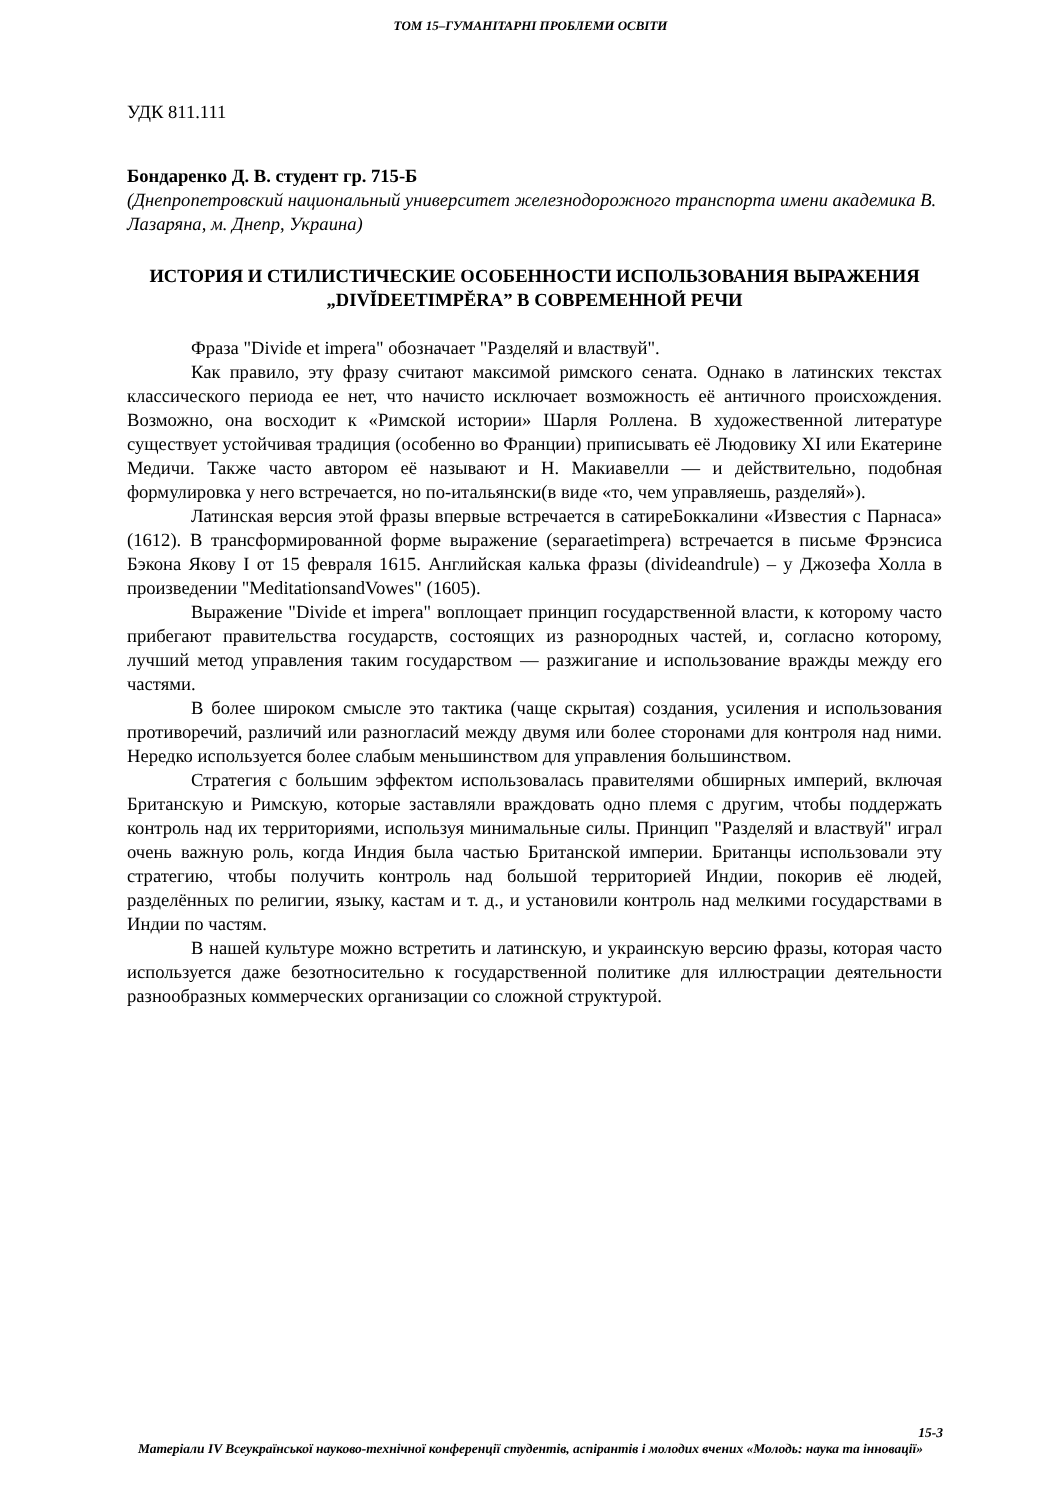ТОМ 15–ГУМАНІТАРНІ ПРОБЛЕМИ ОСВІТИ
УДК 811.111
Бондаренко Д. В. студент гр. 715-Б
(Днепропетровский национальный университет железнодорожного транспорта имени академика В. Лазаряна, м. Днепр, Украина)
ИСТОРИЯ И СТИЛИСТИЧЕСКИЕ ОСОБЕННОСТИ ИСПОЛЬЗОВАНИЯ ВЫРАЖЕНИЯ „DIVĬDEETIMPĔRA” В СОВРЕМЕННОЙ РЕЧИ
Фраза "Divide et impera" обозначает "Разделяй и властвуй".
Как правило, эту фразу считают максимой римского сената. Однако в латинских текстах классического периода ее нет, что начисто исключает возможность её античного происхождения. Возможно, она восходит к «Римской истории» Шарля Роллена. В художественной литературе существует устойчивая традиция (особенно во Франции) приписывать её Людовику XI или Екатерине Медичи. Также часто автором её называют и Н. Макиавелли — и действительно, подобная формулировка у него встречается, но по-итальянски(в виде «то, чем управляешь, разделяй»).
Латинская версия этой фразы впервые встречается в сатиреБоккалини «Известия с Парнаса» (1612). В трансформированной форме выражение (separaetimpera) встречается в письме Фрэнсиса Бэкона Якову I от 15 февраля 1615. Английская калька фразы (divideandrule) – у Джозефа Холла в произведении "MeditationsandVowes" (1605).
Выражение "Divide et impera" воплощает принцип государственной власти, к которому часто прибегают правительства государств, состоящих из разнородных частей, и, согласно которому, лучший метод управления таким государством — разжигание и использование вражды между его частями.
В более широком смысле это тактика (чаще скрытая) создания, усиления и использования противоречий, различий или разногласий между двумя или более сторонами для контроля над ними. Нередко используется более слабым меньшинством для управления большинством.
Стратегия с большим эффектом использовалась правителями обширных империй, включая Британскую и Римскую, которые заставляли враждовать одно племя с другим, чтобы поддержать контроль над их территориями, используя минимальные силы. Принцип "Разделяй и властвуй" играл очень важную роль, когда Индия была частью Британской империи. Британцы использовали эту стратегию, чтобы получить контроль над большой территорией Индии, покорив её людей, разделённых по религии, языку, кастам и т. д., и установили контроль над мелкими государствами в Индии по частям.
В нашей культуре можно встретить и латинскую, и украинскую версию фразы, которая часто используется даже безотносительно к государственной политике для иллюстрации деятельности разнообразных коммерческих организации со сложной структурой.
15-3
Матеріали IV Всеукраїнської науково-технічної конференції студентів, аспірантів і молодих вчених «Молодь: наука та інновації»